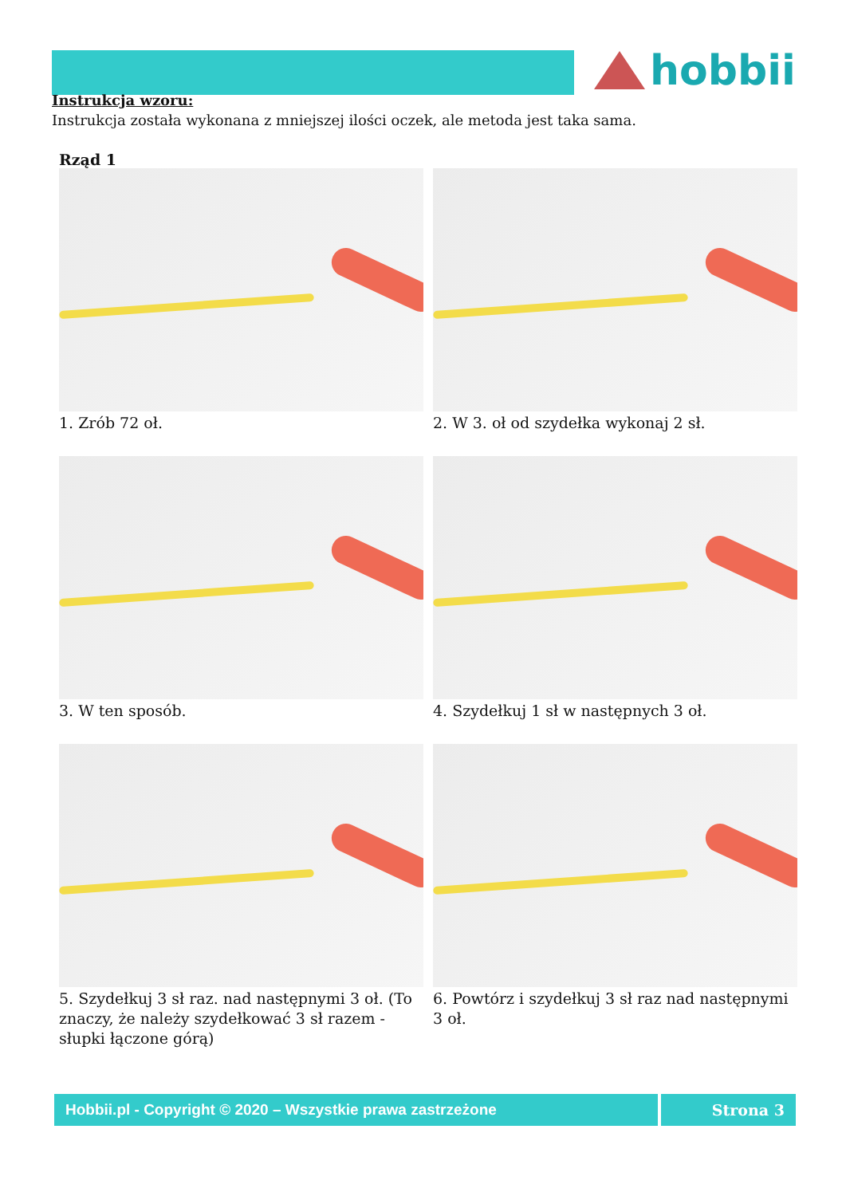hobbii
Instrukcja wzoru:
Instrukcja została wykonana z mniejszej ilości oczek, ale metoda jest taka sama.
Rząd 1
1. Zrób 72 oł.
2. W 3. oł od szydełka wykonaj 2 sł.
3. W ten sposób.
4. Szydełkuj 1 sł w następnych 3 oł.
5. Szydełkuj 3 sł raz. nad następnymi 3 oł. (To znaczy, że należy szydełkować 3 sł razem -słupki łączone górą)
6. Powtórz i szydełkuj 3 sł raz nad następnymi 3 oł.
Hobbii.pl - Copyright © 2020 – Wszystkie prawa zastrzeżone
Strona 3